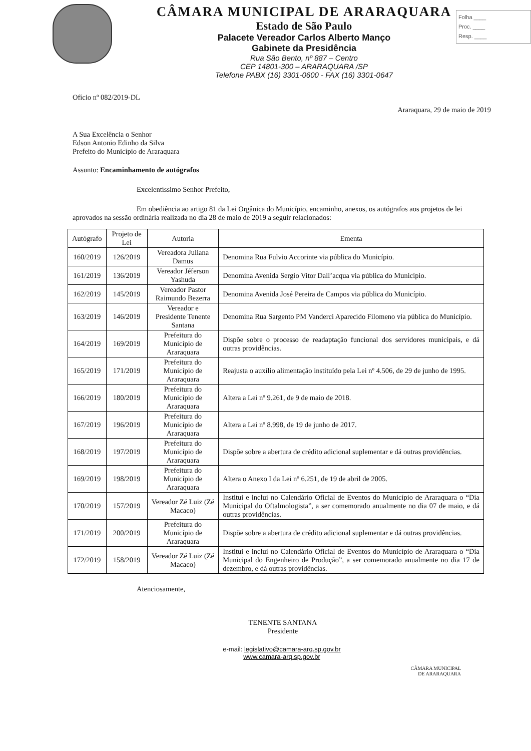Folha ____
Proc. ____
Resp. ____
CÂMARA MUNICIPAL DE ARARAQUARA
Estado de São Paulo
Palacete Vereador Carlos Alberto Manço
Gabinete da Presidência
Rua São Bento, nº 887 – Centro
CEP 14801-300 – ARARAQUARA /SP
Telefone PABX (16) 3301-0600 - FAX (16) 3301-0647
Ofício nº 082/2019-DL
Araraquara, 29 de maio de 2019
A Sua Excelência o Senhor
Edson Antonio Edinho da Silva
Prefeito do Município de Araraquara
Assunto: Encaminhamento de autógrafos
Excelentíssimo Senhor Prefeito,
Em obediência ao artigo 81 da Lei Orgânica do Município, encaminho, anexos, os autógrafos aos projetos de lei aprovados na sessão ordinária realizada no dia 28 de maio de 2019 a seguir relacionados:
| Autógrafo | Projeto de Lei | Autoria | Ementa |
| --- | --- | --- | --- |
| 160/2019 | 126/2019 | Vereadora Juliana Damus | Denomina Rua Fulvio Accorinte via pública do Município. |
| 161/2019 | 136/2019 | Vereador Jéferson Yashuda | Denomina Avenida Sergio Vitor Dall’acqua via pública do Município. |
| 162/2019 | 145/2019 | Vereador Pastor Raimundo Bezerra | Denomina Avenida José Pereira de Campos via pública do Município. |
| 163/2019 | 146/2019 | Vereador e Presidente Tenente Santana | Denomina Rua Sargento PM Vanderci Aparecido Filomeno via pública do Município. |
| 164/2019 | 169/2019 | Prefeitura do Município de Araraquara | Dispõe sobre o processo de readaptação funcional dos servidores municipais, e dá outras providências. |
| 165/2019 | 171/2019 | Prefeitura do Município de Araraquara | Reajusta o auxílio alimentação instituído pela Lei nº 4.506, de 29 de junho de 1995. |
| 166/2019 | 180/2019 | Prefeitura do Município de Araraquara | Altera a Lei nº 9.261, de 9 de maio de 2018. |
| 167/2019 | 196/2019 | Prefeitura do Município de Araraquara | Altera a Lei nº 8.998, de 19 de junho de 2017. |
| 168/2019 | 197/2019 | Prefeitura do Município de Araraquara | Dispõe sobre a abertura de crédito adicional suplementar e dá outras providências. |
| 169/2019 | 198/2019 | Prefeitura do Município de Araraquara | Altera o Anexo I da Lei nº 6.251, de 19 de abril de 2005. |
| 170/2019 | 157/2019 | Vereador Zé Luiz (Zé Macaco) | Institui e inclui no Calendário Oficial de Eventos do Município de Araraquara o “Dia Municipal do Oftalmologista”, a ser comemorado anualmente no dia 07 de maio, e dá outras providências. |
| 171/2019 | 200/2019 | Prefeitura do Município de Araraquara | Dispõe sobre a abertura de crédito adicional suplementar e dá outras providências. |
| 172/2019 | 158/2019 | Vereador Zé Luiz (Zé Macaco) | Institui e inclui no Calendário Oficial de Eventos do Município de Araraquara o “Dia Municipal do Engenheiro de Produção”, a ser comemorado anualmente no dia 17 de dezembro, e dá outras providências. |
Atenciosamente,
TENENTE SANTANA
Presidente
e-mail: legislativo@camara-arq.sp.gov.br
www.camara-arq.sp.gov.br
CÂMARA MUNICIPAL
DE ARARAQUARA